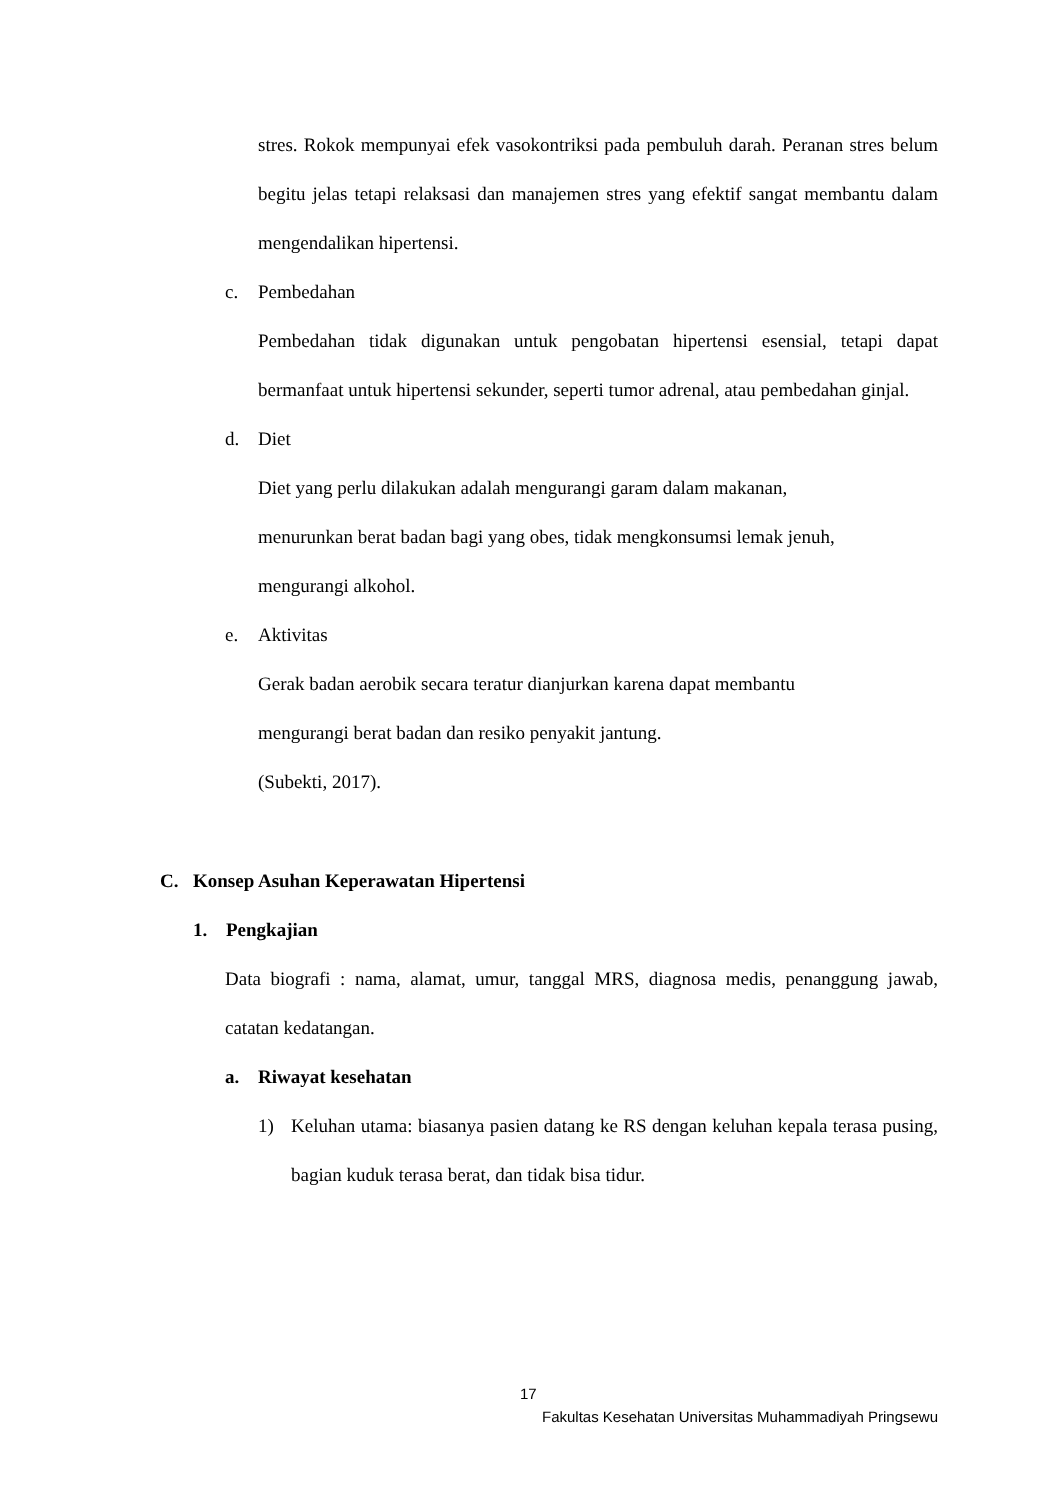stres. Rokok mempunyai efek vasokontriksi pada pembuluh darah. Peranan stres belum begitu jelas tetapi relaksasi dan manajemen stres yang efektif sangat membantu dalam mengendalikan hipertensi.
c. Pembedahan
Pembedahan tidak digunakan untuk pengobatan hipertensi esensial, tetapi dapat bermanfaat untuk hipertensi sekunder, seperti tumor adrenal, atau pembedahan ginjal.
d. Diet
Diet yang perlu dilakukan adalah mengurangi garam dalam makanan,
menurunkan berat badan bagi yang obes, tidak mengkonsumsi lemak jenuh,
mengurangi alkohol.
e. Aktivitas
Gerak badan aerobik secara teratur dianjurkan karena dapat membantu
mengurangi berat badan dan resiko penyakit jantung.
(Subekti, 2017).
C. Konsep Asuhan Keperawatan Hipertensi
1. Pengkajian
Data biografi : nama, alamat, umur, tanggal MRS, diagnosa medis, penanggung jawab, catatan kedatangan.
a. Riwayat kesehatan
1)
Keluhan utama: biasanya pasien datang ke RS dengan keluhan kepala terasa pusing, bagian kuduk terasa berat, dan tidak bisa tidur.
17
Fakultas Kesehatan Universitas Muhammadiyah Pringsewu